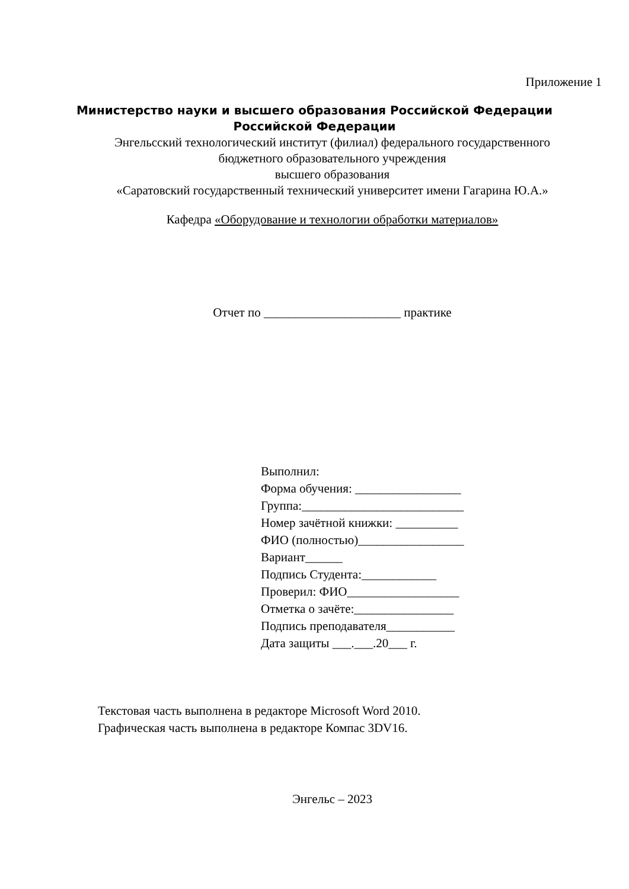Приложение 1
Министерство науки и высшего образования Российской Федерации
Российской Федерации
Энгельсский технологический институт (филиал) федерального государственного
бюджетного образовательного учреждения
высшего образования
«Саратовский государственный технический университет имени Гагарина Ю.А.»
Кафедра «Оборудование и технологии обработки материалов»
Отчет по ______________________ практике
Выполнил:
Форма обучения: _________________
Группа:__________________________
Номер зачётной книжки: __________
ФИО (полностью)_________________
Вариант______
Подпись Студента:____________
Проверил: ФИО__________________
Отметка о зачёте:________________
Подпись преподавателя___________
Дата защиты ___.___.20___ г.
Текстовая часть выполнена в редакторе Microsoft Word 2010.
Графическая часть выполнена в редакторе Компас 3DV16.
Энгельс – 2023